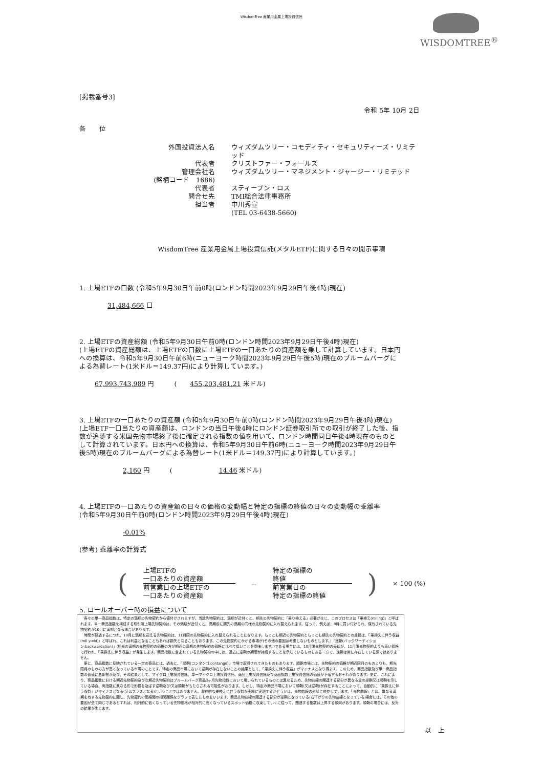WisdomTree 産業用金属上場投資信託
WISDOMTREE<sup>®</sup>
[掲載番号3]
令和 5年 10月 2日
各　　位
外国投資法人名
ウィズダムツリー・コモディティ・セキュリティーズ・リミテッド
代表者
クリストファー・フォールズ
管理会社名
ウィズダムツリー・マネジメント・ジャージー・リミテッド
(銘柄コード　1686)
代表者
スティーブン・ロス
問合せ先
TMI総合法律事務所
担当者
中川秀宣
(TEL 03-6438-5660)
WisdomTree 産業用金属上場投資信託(メタルETF)に関する日々の開示事項
1. 上場ETFの口数 (令和5年9月30日午前0時(ロンドン時間2023年9月29日午後4時)現在)
31,484,666 口
2. 上場ETFの資産総額 (令和5年9月30日午前0時(ロンドン時間2023年9月29日午後4時)現在)
(上場ETFの資産総額は、上場ETFの口数に上場ETFの一口あたりの資産額を乗して計算しています。日本円への換算は、令和5年9月30日午前6時(ニューヨーク時間2023年9月29日午後5時)現在のブルームバーグによる為替レート(1米ドル＝149.37円)により計算しています。)
67,993,743,989 円　　　(　　455,203,481.21 米ドル)
3. 上場ETFの一口あたりの資産額 (令和5年9月30日午前0時(ロンドン時間2023年9月29日午後4時)現在)
(上場ETF一口当たりの資産額は、ロンドンの当日午後4時にロンドン証券取引所での取引が終了した後、指数が追随する米国先物市場終了後に確定される指数の値を用いて、ロンドン時間同日午後4時現在のものとして計算されています。日本円への換算は、令和5年9月30日午前6時(ニューヨーク時間2023年9月29日午後5時)現在のブルームバーグによる為替レート(1米ドル＝149.37円)により計算しています。)
2,160 円　　　(　　　　　　　14.46 米ドル)
4. 上場ETFの一口あたりの資産額の日々の価格の変動幅と特定の指標の終値の日々の変動幅の乖離率
(令和5年9月30日午前0時(ロンドン時間2023年9月29日午後4時)現在)
-0.01%
(参考) 乖離率の計算式
(
上場ETFの
一口あたりの資産額
前営業日の上場ETFの
一口あたりの資産額
－
特定の指標の
終値
前営業日の
特定の指標の終値
) × 100 (%)
5. ロールオーバー時の損益について
　各々の単一商品指数は、特定の満期の先物契約から値付けされますが、当該先物契約は、満期が近付くと、期先の先物契約に「乗り換える」必要が生じ、このプロセスは「乗換え(rolling)」と呼ばれます。単一商品指数を構成する取引所上場先物契約は、その満期が近付くと、満期前に期先の満期の同様の先物契約に入れ替えられます。従って、例えば、8月に買い付けられ、保有されている先物契約が10月に満期となる場合があります。
　時間が経過するにつれ、10月に満期を迎える先物契約は、11月限の先物契約に入れ替えられることになります。もっとも期近の先物契約ともっとも期先の先物契約との差額は、「乗換えに伴う収益(roll yield)」と呼ばれ、これは利益となることもあれば損失となることもあります。この先物契約にかかる市場が(その他の要因は考慮しないものとします。)「逆鞘(バックワーディション:backwardation)」(期先の満期の先物契約の価格の方が期近の満期の先物契約の価格に比べて低いことを意味します。)である場合には、10月限先物契約の売却が、11月限先物契約よりも高い価格で行われ、「乗換えに伴う収益」が発生します。商品指数に含まれている先物契約の中には、過去に逆鞘の期間が持続することを示しているものもある一方で、逆鞘は常に存在している訳ではありません。
　更に、商品指数に反映されている一定の商品には、過去に、「順鞘(コンタンゴ:contango)」市場で取引されてきたものもあります。順鞘市場とは、先物契約の価格が期近限月のものよりも、期先限月のものの方が高くなっている市場のことです。特定の商品市場において逆鞘が存在しないことの結果として、「乗換えに伴う収益」がマイナスとなり得ます。このため、商品指数及び単一商品指数の価値に悪影響が及び、その結果として、マイクロ上場投資信託、単一マイクロ上場投資信託、商品上場投資信託及び商品指数上場投資信託の価値が下落するおそれがあります。更に、これにより、商品指数における期近先物契約及び次期近先物契約はブルームバーグ商品3ヶ月先物指数において用いられているものとは異なるため、先物曲線の関連する部分が異なる量の逆鞘又は順鞘を示している場合、両指数に異なる形で影響を及ぼす逆鞘及び/又は順鞘がもたらされる可能性があります。しかし、特定の商品市場において順鞘(又は逆鞘)が存在することによって、自動的に「乗換えに伴う収益」がマイナスとなる(又はプラスとなる)ということではありません。潜在的な乗換えに伴う収益が実際に実現するかどうかは、先物曲線の形状に依存しています。「先物曲線」とは、異なる満期を有する先物契約に関し、先物契約の価格間の相関関係をグラフで表したものをいいます。商品先物曲線の関連する部分が逆鞘となっている(右下がりの先物曲線となっている)場合には、その他の要因が全て同じであるとすれば、相対的に低くなっている先物価格が相対的に高くなっているスポット価格に収束していくに従って、関連する指数は上昇する傾向があります。順鞘の場合には、反対の結果が生じます。
以　上